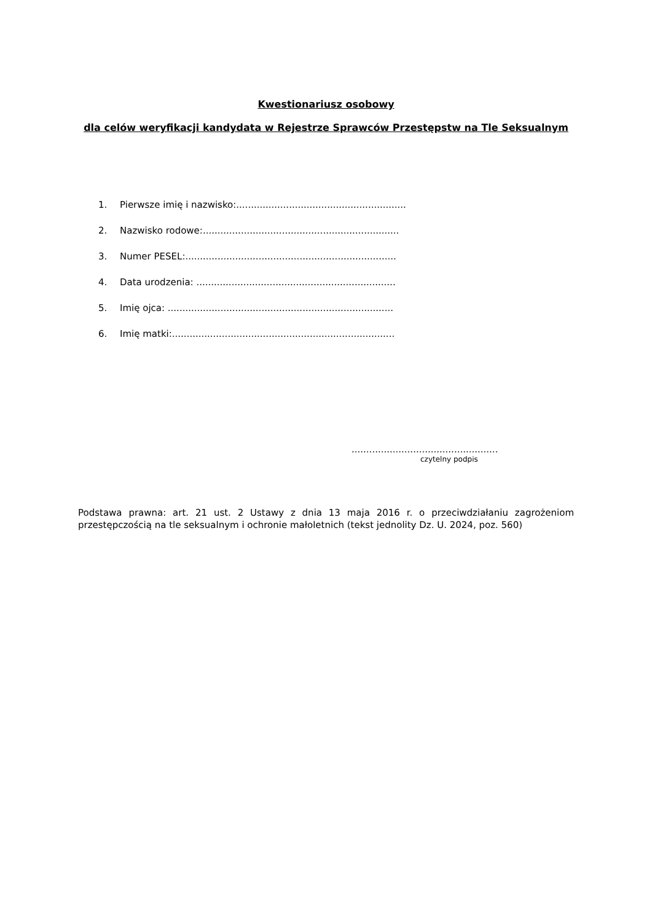Kwestionariusz osobowy
dla celów weryfikacji kandydata w Rejestrze Sprawców Przestępstw na Tle Seksualnym
1. Pierwsze imię i nazwisko:..........................................................
2. Nazwisko rodowe:...................................................................
3. Numer PESEL:........................................................................
4. Data urodzenia: ....................................................................
5. Imię ojca: .............................................................................
6. Imię matki:............................................................................
..................................................
czytelny podpis
Podstawa prawna: art. 21 ust. 2 Ustawy z dnia 13 maja 2016 r. o przeciwdziałaniu zagrożeniom przestępczością na tle seksualnym i ochronie małoletnich (tekst jednolity Dz. U. 2024, poz. 560)